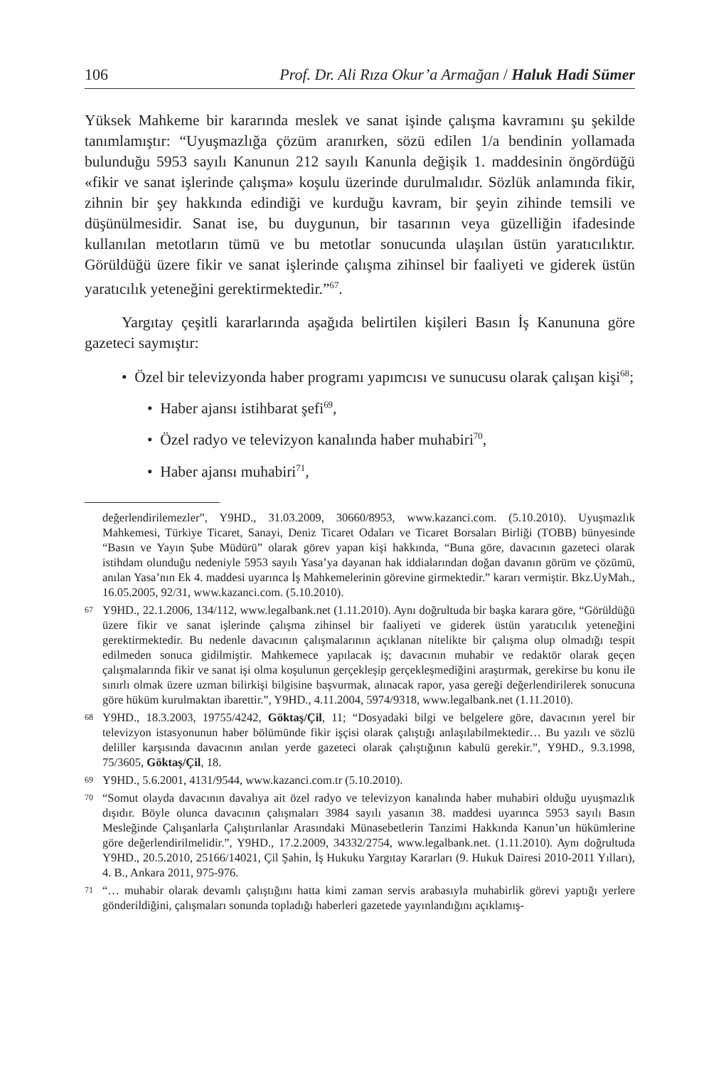106 Prof. Dr. Ali Rıza Okur’a Armağan / Haluk Hadi Sümer
Yüksek Mahkeme bir kararında meslek ve sanat işinde çalışma kavramını şu şekilde tanımlamıştır: “Uyuşmazlığa çözüm aranırken, sözü edilen 1/a bendinin yollamada bulunduğu 5953 sayılı Kanunun 212 sayılı Kanunla değişik 1. maddesinin öngördüğü «fikir ve sanat işlerinde çalışma» koşulu üzerinde durulmalıdır. Sözlük anlamında fikir, zihnin bir şey hakkında edindiği ve kurduğu kavram, bir şeyin zihinde temsili ve düşünülmesidir. Sanat ise, bu duygunun, bir tasarının veya güzelliğin ifadesinde kullanılan metotların tümü ve bu metotlar sonucunda ulaşılan üstün yaratıcılıktır. Görüldüğü üzere fikir ve sanat işlerinde çalışma zihinsel bir faaliyeti ve giderek üstün yaratıcılık yeteneğini gerektirmektedir.”<sup>67</sup>.
Yargıtay çeşitli kararlarında aşağıda belirtilen kişileri Basın İş Kanununa göre gazeteci saymıştır:
• Özel bir televizyonda haber programı yapımcısı ve sunucusu olarak çalışan kişi<sup>68</sup>;
• Haber ajansı istihbarat şefi<sup>69</sup>,
• Özel radyo ve televizyon kanalında haber muhabiri<sup>70</sup>,
• Haber ajansı muhabiri<sup>71</sup>,
değerlendirilemezler”, Y9HD., 31.03.2009, 30660/8953, www.kazanci.com. (5.10.2010). Uyuşmazlık Mahkemesi, Türkiye Ticaret, Sanayi, Deniz Ticaret Odaları ve Ticaret Borsaları Birliği (TOBB) bünyesinde “Basın ve Yayın Şube Müdürü” olarak görev yapan kişi hakkında, “Buna göre, davacının gazeteci olarak istihdam olunduğu nedeniyle 5953 sayılı Yasa’ya dayanan hak iddialarından doğan davanın görüm ve çözümü, anılan Yasa’nın Ek 4. maddesi uyarınca İş Mahkemelerinin görevine girmektedir.” kararı vermiştir. Bkz.UyMah., 16.05.2005, 92/31, www.kazanci.com. (5.10.2010).
67 Y9HD., 22.1.2006, 134/112, www.legalbank.net (1.11.2010). Aynı doğrultuda bir başka karara göre, “Görüldüğü üzere fikir ve sanat işlerinde çalışma zihinsel bir faaliyeti ve giderek üstün yaratıcılık yeteneğini gerektirmektedir. Bu nedenle davacının çalışmalarının açıklanan nitelikte bir çalışma olup olmadığı tespit edilmeden sonuca gidilmiştir. Mahkemece yapılacak iş; davacının muhabir ve redaktör olarak geçen çalışmalarında fikir ve sanat işi olma koşulunun gerçekleşip gerçekleşmediğini araştırmak, gerekirse bu konu ile sınırlı olmak üzere uzman bilirkişi bilgisine başvurmak, alınacak rapor, yasa gereği değerlendirilerek sonucuna göre hüküm kurulmaktan ibarettir.”, Y9HD., 4.11.2004, 5974/9318, www.legalbank.net (1.11.2010).
68 Y9HD., 18.3.2003, 19755/4242, Göktaş/Çil, 11; “Dosyadaki bilgi ve belgelere göre, davacının yerel bir televizyon istasyonunun haber bölümünde fikir işçisi olarak çalıştığı anlaşılabilmektedir… Bu yazılı ve sözlü deliller karşısında davacının anılan yerde gazeteci olarak çalıştığının kabulü gerekir.”, Y9HD., 9.3.1998, 75/3605, Göktaş/Çil, 18.
69 Y9HD., 5.6.2001, 4131/9544, www.kazanci.com.tr (5.10.2010).
70 “Somut olayda davacının davalıya ait özel radyo ve televizyon kanalında haber muhabiri olduğu uyuşmazlık dışıdır. Böyle olunca davacının çalışmaları 3984 sayılı yasanın 38. maddesi uyarınca 5953 sayılı Basın Mesleğinde Çalışanlarla Çalıştırılanlar Arasındaki Münasebetlerin Tanzimi Hakkında Kanun’un hükümlerine göre değerlendirilmelidir.”, Y9HD., 17.2.2009, 34332/2754, www.legalbank.net. (1.11.2010). Aynı doğrultuda Y9HD., 20.5.2010, 25166/14021, Çil Şahin, İş Hukuku Yargıtay Kararları (9. Hukuk Dairesi 2010-2011 Yılları), 4. B., Ankara 2011, 975-976.
71 “… muhabir olarak devamlı çalıştığını hatta kimi zaman servis arabasıyla muhabirlik görevi yaptığı yerlere gönderildiğini, çalışmaları sonunda topladığı haberleri gazetede yayınlandığını açıklamış-